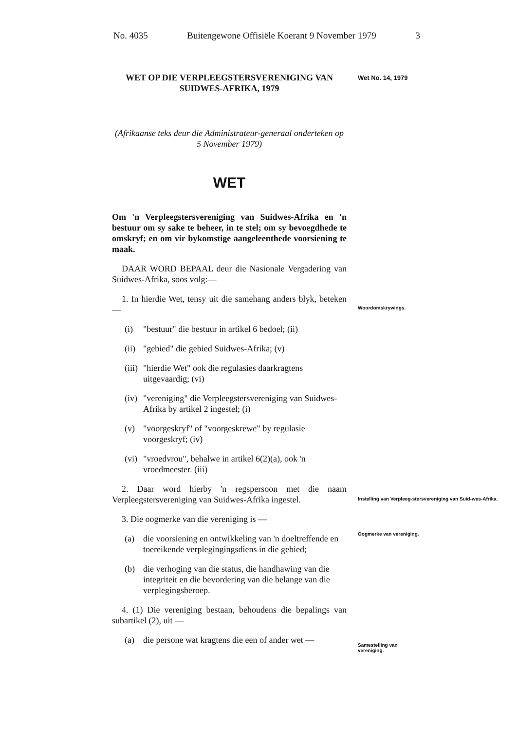No. 4035 Buitengewone Offisiële Koerant 9 November 1979 3
Wet No. 14, 1979
Woordomskrywings.
Instelling van Verpleeg-stersvereniging van Suid-wes-Afrika.
Oogmerke van vereniging.
Samestelling van vereniging.
WET OP DIE VERPLEEGSTERSVERENIGING VAN SUIDWES-AFRIKA, 1979
(Afrikaanse teks deur die Administrateur-generaal onderteken op 5 November 1979)
WET
Om 'n Verpleegstersvereniging van Suidwes-Afrika en 'n bestuur om sy sake te beheer, in te stel; om sy bevoegdhede te omskryf; en om vir bykomstige aangeleenthede voorsiening te maak.
DAAR WORD BEPAAL deur die Nasionale Vergadering van Suidwes-Afrika, soos volg:—
1. In hierdie Wet, tensy uit die samehang anders blyk, beteken —
(i) "bestuur" die bestuur in artikel 6 bedoel; (ii)
(ii) "gebied" die gebied Suidwes-Afrika; (v)
(iii) "hierdie Wet" ook die regulasies daarkragtens uitgevaardig; (vi)
(iv) "vereniging" die Verpleegstersvereniging van Suidwes-Afrika by artikel 2 ingestel; (i)
(v) "voorgeskryf" of "voorgeskrewe" by regulasie voorgeskryf; (iv)
(vi) "vroedvrou", behalwe in artikel 6(2)(a), ook 'n vroedmeester. (iii)
2. Daar word hierby 'n regspersoon met die naam Verpleegstersvereniging van Suidwes-Afrika ingestel.
3. Die oogmerke van die vereniging is —
(a) die voorsiening en ontwikkeling van 'n doeltreffende en toereikende verplegingingsdiens in die gebied;
(b) die verhoging van die status, die handhawing van die integriteit en die bevordering van die belange van die verplegingsberoep.
4. (1) Die vereniging bestaan, behoudens die bepalings van subartikel (2), uit —
(a) die persone wat kragtens die een of ander wet —